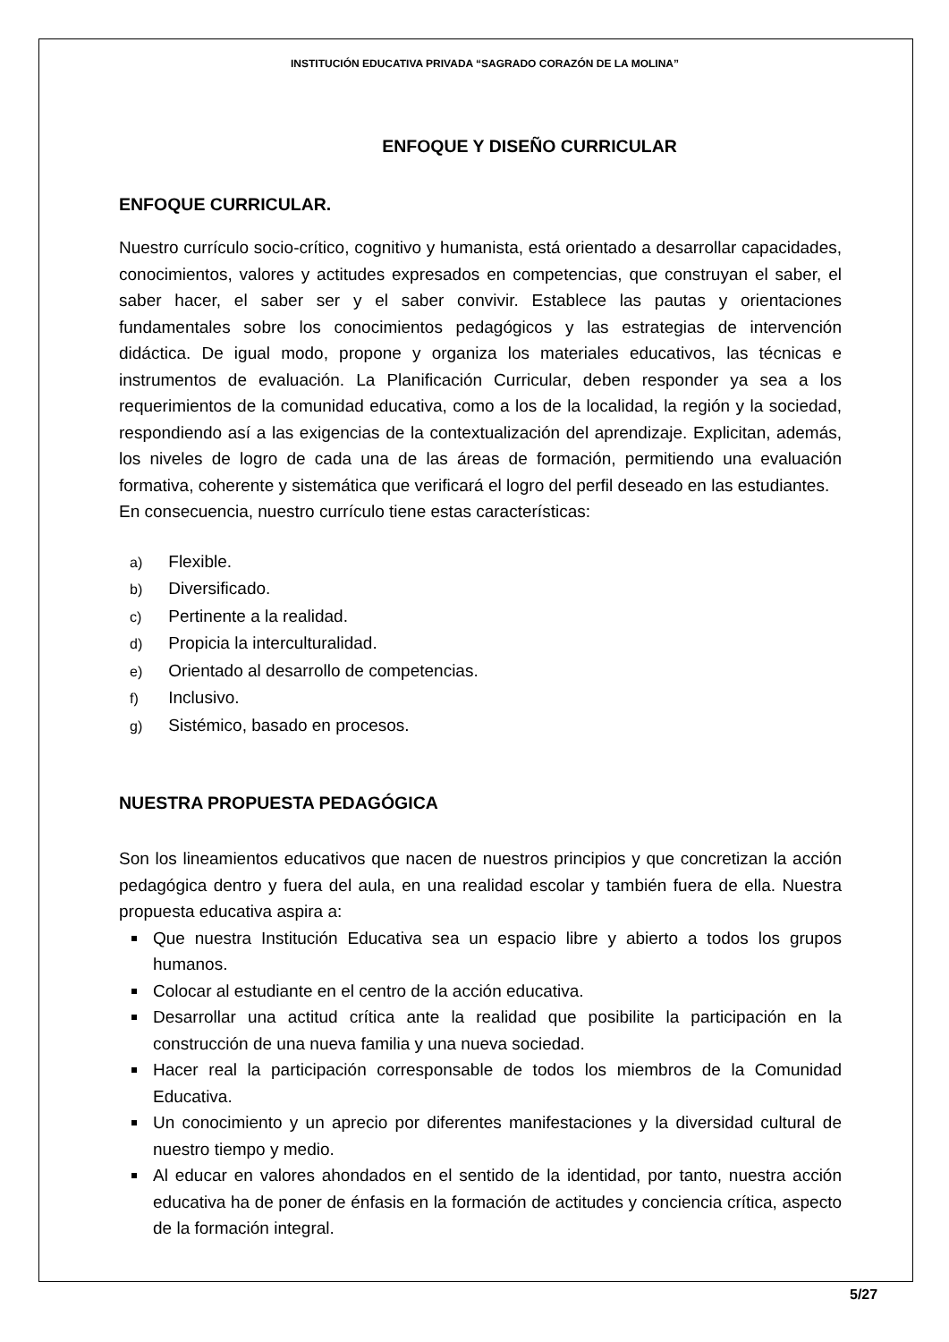INSTITUCIÓN EDUCATIVA PRIVADA “SAGRADO CORAZÓN DE LA MOLINA”
ENFOQUE Y DISEÑO CURRICULAR
ENFOQUE CURRICULAR.
Nuestro currículo socio-crítico, cognitivo y humanista, está orientado a desarrollar capacidades, conocimientos, valores y actitudes expresados en competencias, que construyan el saber, el saber hacer, el saber ser y el saber convivir. Establece las pautas y orientaciones fundamentales sobre los conocimientos pedagógicos y las estrategias de intervención didáctica. De igual modo, propone y organiza los materiales educativos, las técnicas e instrumentos de evaluación. La Planificación Curricular, deben responder ya sea a los requerimientos de la comunidad educativa, como a los de la localidad, la región y la sociedad, respondiendo así a las exigencias de la contextualización del aprendizaje. Explicitan, además, los niveles de logro de cada una de las áreas de formación, permitiendo una evaluación formativa, coherente y sistemática que verificará el logro del perfil deseado en las estudiantes.
En consecuencia, nuestro currículo tiene estas características:
a) Flexible.
b) Diversificado.
c) Pertinente a la realidad.
d) Propicia la interculturalidad.
e) Orientado al desarrollo de competencias.
f) Inclusivo.
g) Sistémico, basado en procesos.
NUESTRA PROPUESTA PEDAGÓGICA
Son los lineamientos educativos que nacen de nuestros principios y que concretizan la acción pedagógica dentro y fuera del aula, en una realidad escolar y también fuera de ella. Nuestra propuesta educativa aspira a:
Que nuestra Institución Educativa sea un espacio libre y abierto a todos los grupos humanos.
Colocar al estudiante en el centro de la acción educativa.
Desarrollar una actitud crítica ante la realidad que posibilite la participación en la construcción de una nueva familia y una nueva sociedad.
Hacer real la participación corresponsable de todos los miembros de la Comunidad Educativa.
Un conocimiento y un aprecio por diferentes manifestaciones y la diversidad cultural de nuestro tiempo y medio.
Al educar en valores ahondados en el sentido de la identidad, por tanto, nuestra acción educativa ha de poner de énfasis en la formación de actitudes y conciencia crítica, aspecto de la formación integral.
5/27